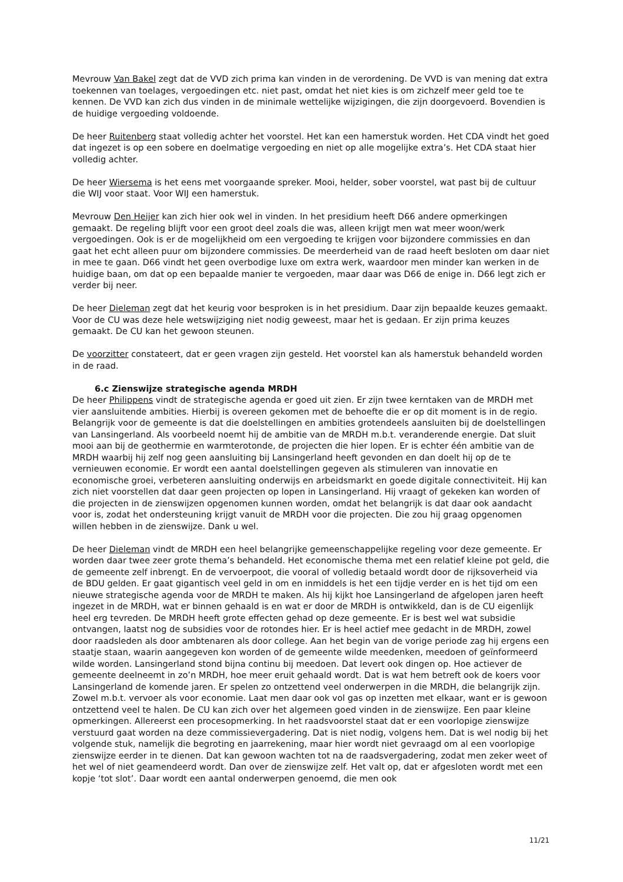Mevrouw Van Bakel zegt dat de VVD zich prima kan vinden in de verordening. De VVD is van mening dat extra toekennen van toelages, vergoedingen etc. niet past, omdat het niet kies is om zichzelf meer geld toe te kennen. De VVD kan zich dus vinden in de minimale wettelijke wijzigingen, die zijn doorgevoerd. Bovendien is de huidige vergoeding voldoende.
De heer Ruitenberg staat volledig achter het voorstel. Het kan een hamerstuk worden. Het CDA vindt het goed dat ingezet is op een sobere en doelmatige vergoeding en niet op alle mogelijke extra’s. Het CDA staat hier volledig achter.
De heer Wiersema is het eens met voorgaande spreker. Mooi, helder, sober voorstel, wat past bij de cultuur die WIJ voor staat. Voor WIJ een hamerstuk.
Mevrouw Den Heijer kan zich hier ook wel in vinden. In het presidium heeft D66 andere opmerkingen gemaakt. De regeling blijft voor een groot deel zoals die was, alleen krijgt men wat meer woon/werk vergoedingen. Ook is er de mogelijkheid om een vergoeding te krijgen voor bijzondere commissies en dan gaat het echt alleen puur om bijzondere commissies. De meerderheid van de raad heeft besloten om daar niet in mee te gaan. D66 vindt het geen overbodige luxe om extra werk, waardoor men minder kan werken in de huidige baan, om dat op een bepaalde manier te vergoeden, maar daar was D66 de enige in. D66 legt zich er verder bij neer.
De heer Dieleman zegt dat het keurig voor besproken is in het presidium. Daar zijn bepaalde keuzes gemaakt. Voor de CU was deze hele wetswijziging niet nodig geweest, maar het is gedaan. Er zijn prima keuzes gemaakt. De CU kan het gewoon steunen.
De voorzitter constateert, dat er geen vragen zijn gesteld. Het voorstel kan als hamerstuk behandeld worden in de raad.
6.c Zienswijze strategische agenda MRDH
De heer Philippens vindt de strategische agenda er goed uit zien. Er zijn twee kerntaken van de MRDH met vier aansluitende ambities. Hierbij is overeen gekomen met de behoefte die er op dit moment is in de regio. Belangrijk voor de gemeente is dat die doelstellingen en ambities grotendeels aansluiten bij de doelstellingen van Lansingerland. Als voorbeeld noemt hij de ambitie van de MRDH m.b.t. veranderende energie. Dat sluit mooi aan bij de geothermie en warmterotonde, de projecten die hier lopen. Er is echter één ambitie van de MRDH waarbij hij zelf nog geen aansluiting bij Lansingerland heeft gevonden en dan doelt hij op de te vernieuwen economie. Er wordt een aantal doelstellingen gegeven als stimuleren van innovatie en economische groei, verbeteren aansluiting onderwijs en arbeidsmarkt en goede digitale connectiviteit. Hij kan zich niet voorstellen dat daar geen projecten op lopen in Lansingerland. Hij vraagt of gekeken kan worden of die projecten in de zienswijzen opgenomen kunnen worden, omdat het belangrijk is dat daar ook aandacht voor is, zodat het ondersteuning krijgt vanuit de MRDH voor die projecten. Die zou hij graag opgenomen willen hebben in de zienswijze. Dank u wel.
De heer Dieleman vindt de MRDH een heel belangrijke gemeenschappelijke regeling voor deze gemeente. Er worden daar twee zeer grote thema’s behandeld. Het economische thema met een relatief kleine pot geld, die de gemeente zelf inbrengt. En de vervoerpoot, die vooral of volledig betaald wordt door de rijksoverheid via de BDU gelden. Er gaat gigantisch veel geld in om en inmiddels is het een tijdje verder en is het tijd om een nieuwe strategische agenda voor de MRDH te maken. Als hij kijkt hoe Lansingerland de afgelopen jaren heeft ingezet in de MRDH, wat er binnen gehaald is en wat er door de MRDH is ontwikkeld, dan is de CU eigenlijk heel erg tevreden. De MRDH heeft grote effecten gehad op deze gemeente. Er is best wel wat subsidie ontvangen, laatst nog de subsidies voor de rotondes hier. Er is heel actief mee gedacht in de MRDH, zowel door raadsleden als door ambtenaren als door college. Aan het begin van de vorige periode zag hij ergens een staatje staan, waarin aangegeven kon worden of de gemeente wilde meedenken, meedoen of geïnformeerd wilde worden. Lansingerland stond bijna continu bij meedoen. Dat levert ook dingen op. Hoe actiever de gemeente deelneemt in zo’n MRDH, hoe meer eruit gehaald wordt. Dat is wat hem betreft ook de koers voor Lansingerland de komende jaren. Er spelen zo ontzettend veel onderwerpen in die MRDH, die belangrijk zijn. Zowel m.b.t. vervoer als voor economie. Laat men daar ook vol gas op inzetten met elkaar, want er is gewoon ontzettend veel te halen. De CU kan zich over het algemeen goed vinden in de zienswijze. Een paar kleine opmerkingen. Allereerst een procesopmerking. In het raadsvoorstel staat dat er een voorlopige zienswijze verstuurd gaat worden na deze commissievergadering. Dat is niet nodig, volgens hem. Dat is wel nodig bij het volgende stuk, namelijk die begroting en jaarrekening, maar hier wordt niet gevraagd om al een voorlopige zienswijze eerder in te dienen. Dat kan gewoon wachten tot na de raadsvergadering, zodat men zeker weet of het wel of niet geamendeerd wordt. Dan over de zienswijze zelf. Het valt op, dat er afgesloten wordt met een kopje ‘tot slot’. Daar wordt een aantal onderwerpen genoemd, die men ook
11/21